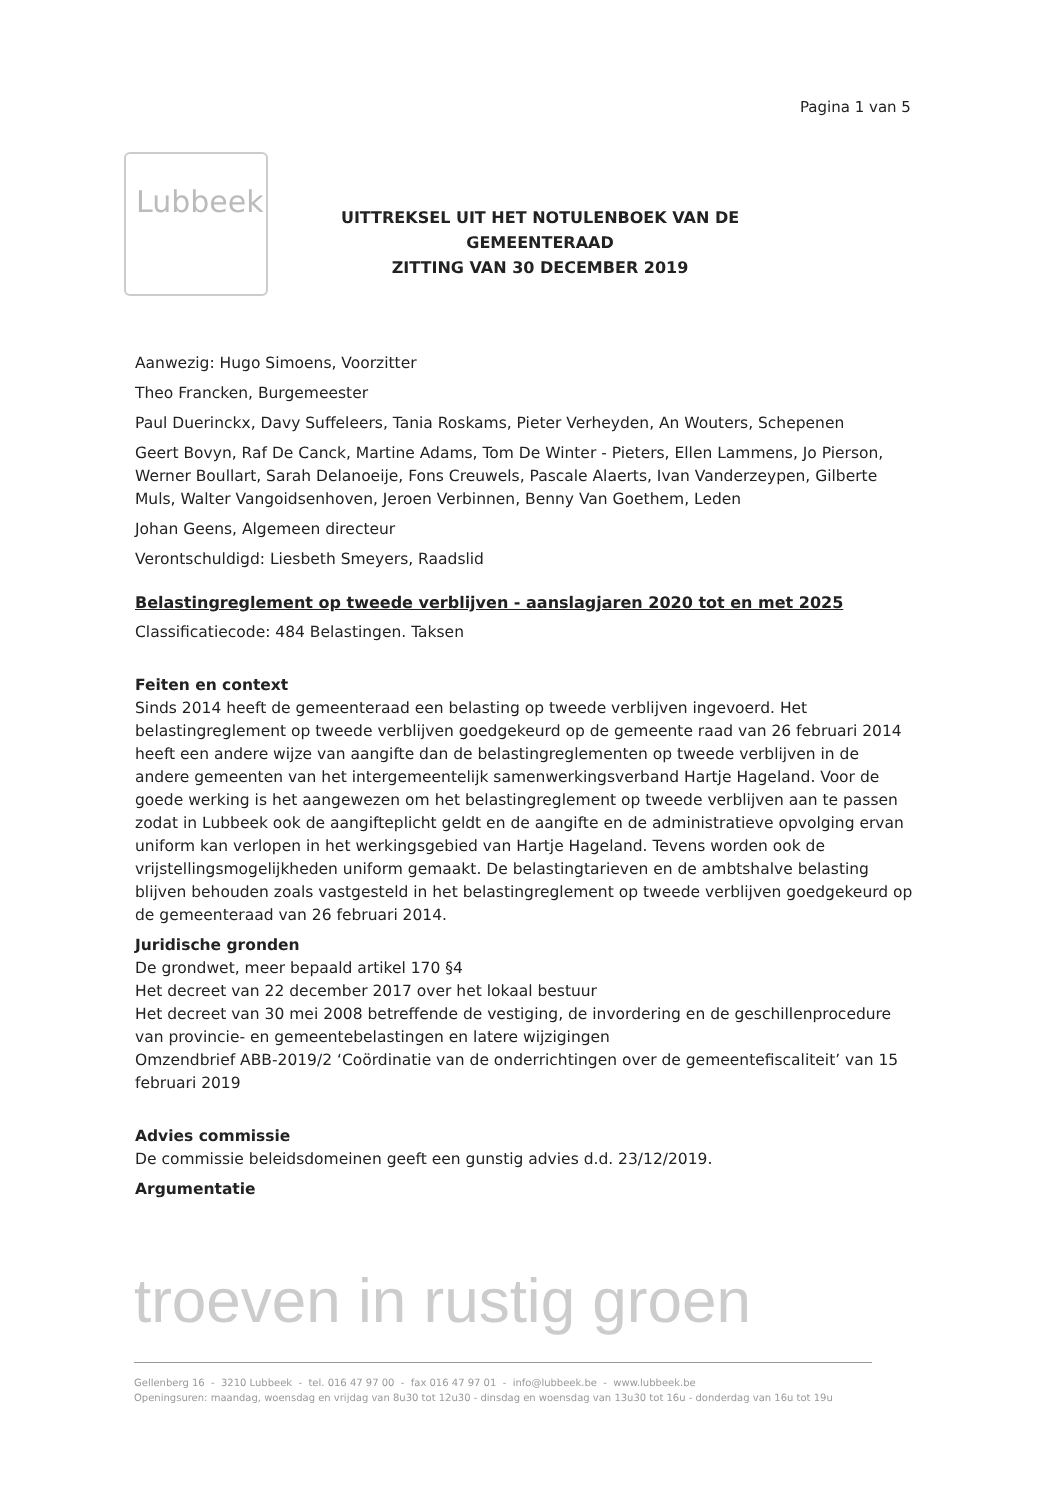Pagina 1 van 5
Lubbeek
UITTREKSEL UIT HET NOTULENBOEK VAN DE GEMEENTERAAD
ZITTING VAN 30 DECEMBER 2019
Aanwezig: Hugo Simoens, Voorzitter
Theo Francken, Burgemeester
Paul Duerinckx, Davy Suffeleers, Tania Roskams, Pieter Verheyden, An Wouters, Schepenen
Geert Bovyn, Raf De Canck, Martine Adams, Tom De Winter - Pieters, Ellen Lammens, Jo Pierson, Werner Boullart, Sarah Delanoeije, Fons Creuwels, Pascale Alaerts, Ivan Vanderzeypen, Gilberte Muls, Walter Vangoidsenhoven, Jeroen Verbinnen, Benny Van Goethem, Leden
Johan Geens, Algemeen directeur
Verontschuldigd: Liesbeth Smeyers, Raadslid
Belastingreglement op tweede verblijven - aanslagjaren 2020 tot en met 2025
Classificatiecode: 484 Belastingen. Taksen
Feiten en context
Sinds 2014 heeft de gemeenteraad een belasting op tweede verblijven ingevoerd. Het belastingreglement op tweede verblijven goedgekeurd op de gemeente raad van 26 februari 2014 heeft een andere wijze van aangifte dan de belastingreglementen op tweede verblijven in de andere gemeenten van het intergemeentelijk samenwerkingsverband Hartje Hageland. Voor de goede werking is het aangewezen om het belastingreglement op tweede verblijven aan te passen zodat in Lubbeek ook de aangifteplicht geldt en de aangifte en de administratieve opvolging ervan uniform kan verlopen in het werkingsgebied van Hartje Hageland. Tevens worden ook de vrijstellingsmogelijkheden uniform gemaakt. De belastingtarieven en de ambtshalve belasting blijven behouden zoals vastgesteld in het belastingreglement op tweede verblijven goedgekeurd op de gemeenteraad van 26 februari 2014.
Juridische gronden
De grondwet, meer bepaald artikel 170 §4
Het decreet van 22 december 2017 over het lokaal bestuur
Het decreet van 30 mei 2008 betreffende de vestiging, de invordering en de geschillenprocedure van provincie- en gemeentebelastingen en latere wijzigingen
Omzendbrief ABB-2019/2 ‘Coördinatie van de onderrichtingen over de gemeentefiscaliteit’ van 15 februari 2019
Advies commissie
De commissie beleidsdomeinen geeft een gunstig advies d.d. 23/12/2019.
Argumentatie
troeven in rustig groen
Gellenberg 16 - 3210 Lubbeek - tel. 016 47 97 00 - fax 016 47 97 01 - info@lubbeek.be - www.lubbeek.be
Openingsuren: maandag, woensdag en vrijdag van 8u30 tot 12u30 - dinsdag en woensdag van 13u30 tot 16u - donderdag van 16u tot 19u